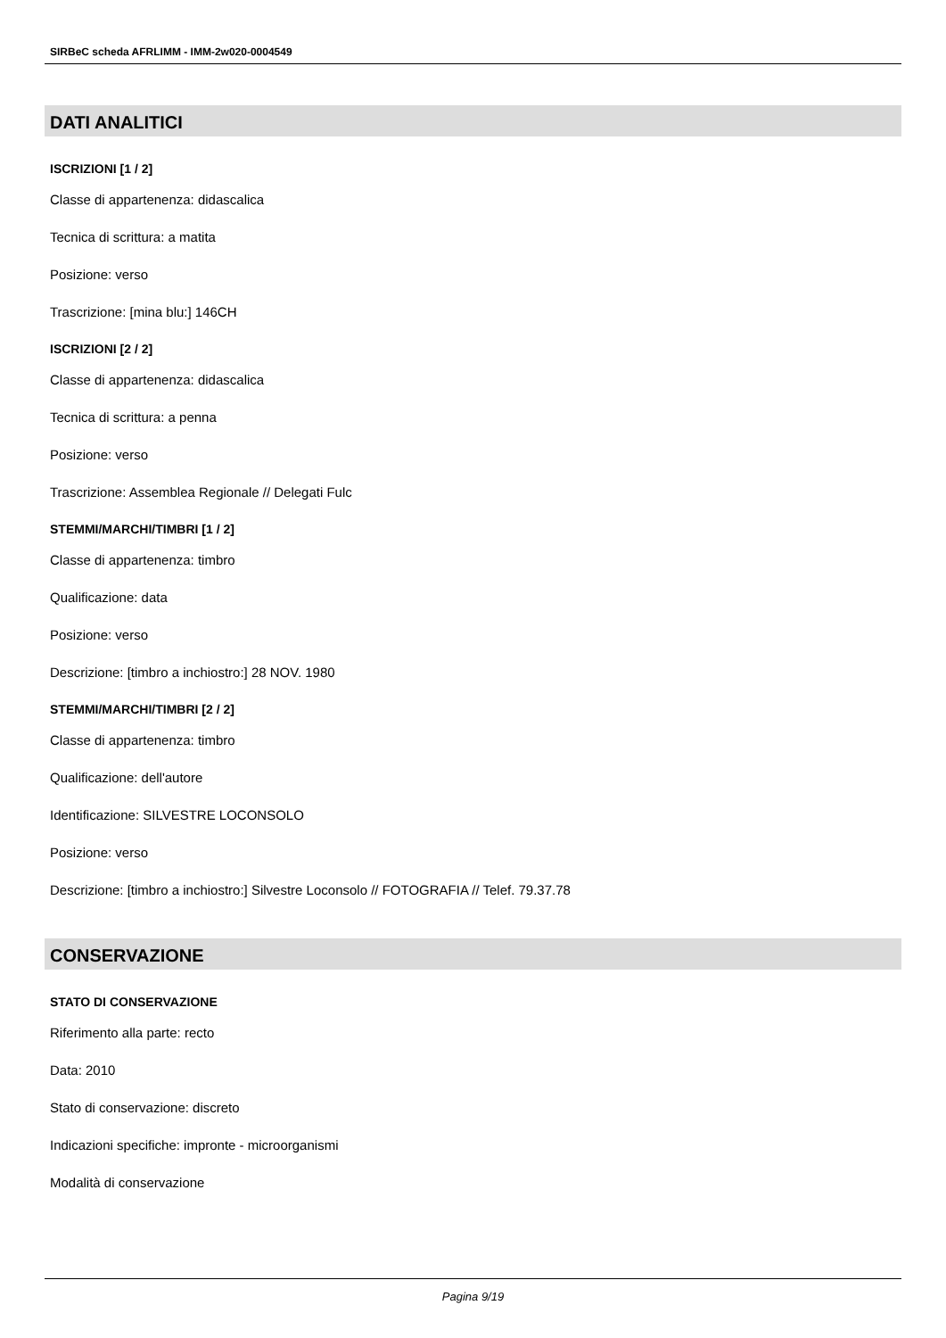SIRBeC scheda AFRLIMM - IMM-2w020-0004549
DATI ANALITICI
ISCRIZIONI [1 / 2]
Classe di appartenenza: didascalica
Tecnica di scrittura: a matita
Posizione: verso
Trascrizione: [mina blu:] 146CH
ISCRIZIONI [2 / 2]
Classe di appartenenza: didascalica
Tecnica di scrittura: a penna
Posizione: verso
Trascrizione: Assemblea Regionale // Delegati Fulc
STEMMI/MARCHI/TIMBRI [1 / 2]
Classe di appartenenza: timbro
Qualificazione: data
Posizione: verso
Descrizione: [timbro a inchiostro:] 28 NOV. 1980
STEMMI/MARCHI/TIMBRI [2 / 2]
Classe di appartenenza: timbro
Qualificazione: dell'autore
Identificazione: SILVESTRE LOCONSOLO
Posizione: verso
Descrizione: [timbro a inchiostro:] Silvestre Loconsolo // FOTOGRAFIA // Telef. 79.37.78
CONSERVAZIONE
STATO DI CONSERVAZIONE
Riferimento alla parte: recto
Data: 2010
Stato di conservazione: discreto
Indicazioni specifiche: impronte - microorganismi
Modalità di conservazione
Pagina 9/19